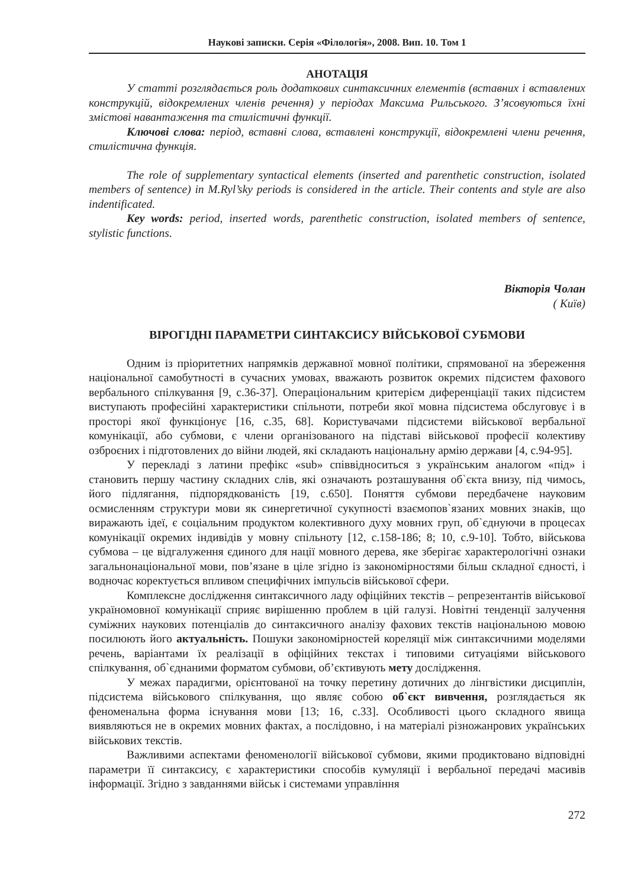Наукові записки. Серія «Філологія», 2008. Вип. 10. Том 1
АНОТАЦІЯ
У статті розглядається роль додаткових синтаксичних елементів (вставних і вставлених конструкцій, відокремлених членів речення) у періодах Максима Рильського. З’ясовуються їхні змістові навантаження та стилістичні функції.
Ключові слова: період, вставні слова, вставлені конструкції, відокремлені члени речення, стилістична функція.
The role of supplementary syntactical elements (inserted and parenthetic construction, isolated members of sentence) in M.Ryl’sky periods is considered in the article. Their contents and style are also indentificated.
Key words: period, inserted words, parenthetic construction, isolated members of sentence, stylistic functions.
Вікторія Чолан
( Київ)
ВІРОГІДНІ ПАРАМЕТРИ СИНТАКСИСУ ВІЙСЬКОВОЇ СУБМОВИ
Одним із пріоритетних напрямків державної мовної політики, спрямованої на збереження національної самобутності в сучасних умовах, вважають розвиток окремих підсистем фахового вербального спілкування [9, с.36-37]. Операціональним критерієм диференціації таких підсистем виступають професійні характеристики спільноти, потреби якої мовна підсистема обслуговує і в просторі якої функціонує [16, с.35, 68]. Користувачами підсистеми військової вербальної комунікації, або субмови, є члени організованого на підставі військової професії колективу озброєних і підготовлених до війни людей, які складають національну армію держави [4, с.94-95].
У перекладі з латини префікс «sub» співвідноситься з українським аналогом «під» і становить першу частину складних слів, які означають розташування об`єкта внизу, під чимось, його підлягання, підпорядкованість [19, с.650]. Поняття субмови передбачене науковим осмисленням структури мови як синергетичної сукупності взаємопов`язаних мовних знаків, що виражають ідеї, є соціальним продуктом колективного духу мовних груп, об`єднуючи в процесах комунікації окремих індивідів у мовну спільноту [12, с.158-186; 8; 10, с.9-10]. Тобто, військова субмова – це відгалуження єдиного для нації мовного дерева, яке зберігає характерологічні ознаки загальнонаціональної мови, пов’язане в ціле згідно із закономірностями більш складної єдності, і водночас коректується впливом специфічних імпульсів військової сфери.
Комплексне дослідження синтаксичного ладу офіційних текстів – репрезентантів військової україномовної комунікації сприяє вирішенню проблем в цій галузі. Новітні тенденції залучення суміжних наукових потенціалів до синтаксичного аналізу фахових текстів національною мовою посилюють його актуальність. Пошуки закономірностей кореляції між синтаксичними моделями речень, варіантами їх реалізації в офіційних текстах і типовими ситуаціями військового спілкування, об`єднаними форматом субмови, об’єктивують мету дослідження.
У межах парадигми, орієнтованої на точку перетину дотичних до лінгвістики дисциплін, підсистема військового спілкування, що являє собою об`єкт вивчення, розглядається як феноменальна форма існування мови [13; 16, с.33]. Особливості цього складного явища виявляються не в окремих мовних фактах, а послідовно, і на матеріалі різножанрових українських військових текстів.
Важливими аспектами феноменології військової субмови, якими продиктовано відповідні параметри її синтаксису, є характеристики способів кумуляції і вербальної передачі масивів інформації. Згідно з завданнями військ і системами управління
272